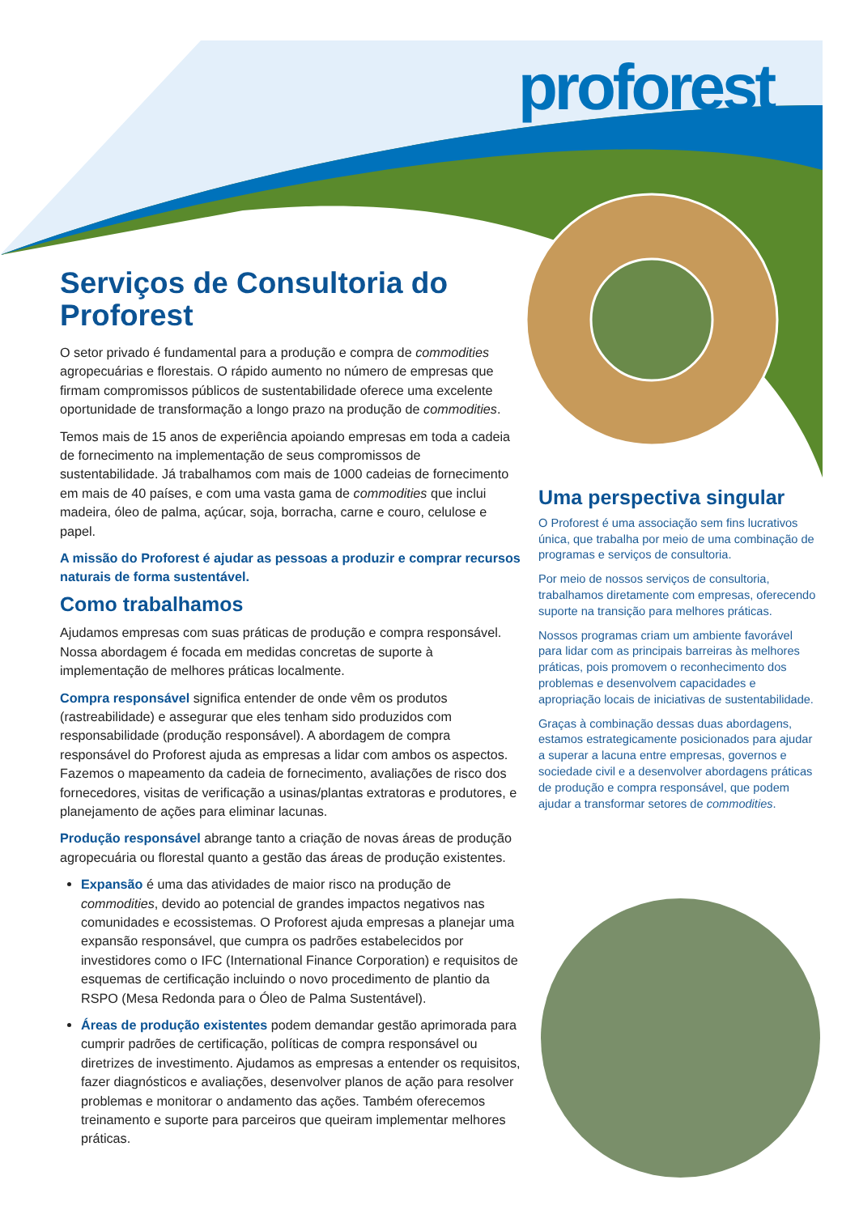proforest
Serviços de Consultoria do Proforest
O setor privado é fundamental para a produção e compra de commodities agropecuárias e florestais. O rápido aumento no número de empresas que firmam compromissos públicos de sustentabilidade oferece uma excelente oportunidade de transformação a longo prazo na produção de commodities.
Temos mais de 15 anos de experiência apoiando empresas em toda a cadeia de fornecimento na implementação de seus compromissos de sustentabilidade. Já trabalhamos com mais de 1000 cadeias de fornecimento em mais de 40 países, e com uma vasta gama de commodities que inclui madeira, óleo de palma, açúcar, soja, borracha, carne e couro, celulose e papel.
A missão do Proforest é ajudar as pessoas a produzir e comprar recursos naturais de forma sustentável.
Como trabalhamos
Ajudamos empresas com suas práticas de produção e compra responsável. Nossa abordagem é focada em medidas concretas de suporte à implementação de melhores práticas localmente.
Compra responsável significa entender de onde vêm os produtos (rastreabilidade) e assegurar que eles tenham sido produzidos com responsabilidade (produção responsável). A abordagem de compra responsável do Proforest ajuda as empresas a lidar com ambos os aspectos. Fazemos o mapeamento da cadeia de fornecimento, avaliações de risco dos fornecedores, visitas de verificação a usinas/plantas extratoras e produtores, e planejamento de ações para eliminar lacunas.
Produção responsável abrange tanto a criação de novas áreas de produção agropecuária ou florestal quanto a gestão das áreas de produção existentes.
Expansão é uma das atividades de maior risco na produção de commodities, devido ao potencial de grandes impactos negativos nas comunidades e ecossistemas. O Proforest ajuda empresas a planejar uma expansão responsável, que cumpra os padrões estabelecidos por investidores como o IFC (International Finance Corporation) e requisitos de esquemas de certificação incluindo o novo procedimento de plantio da RSPO (Mesa Redonda para o Óleo de Palma Sustentável).
Áreas de produção existentes podem demandar gestão aprimorada para cumprir padrões de certificação, políticas de compra responsável ou diretrizes de investimento. Ajudamos as empresas a entender os requisitos, fazer diagnósticos e avaliações, desenvolver planos de ação para resolver problemas e monitorar o andamento das ações. Também oferecemos treinamento e suporte para parceiros que queiram implementar melhores práticas.
Uma perspectiva singular
O Proforest é uma associação sem fins lucrativos única, que trabalha por meio de uma combinação de programas e serviços de consultoria.
Por meio de nossos serviços de consultoria, trabalhamos diretamente com empresas, oferecendo suporte na transição para melhores práticas.
Nossos programas criam um ambiente favorável para lidar com as principais barreiras às melhores práticas, pois promovem o reconhecimento dos problemas e desenvolvem capacidades e apropriação locais de iniciativas de sustentabilidade.
Graças à combinação dessas duas abordagens, estamos estrategicamente posicionados para ajudar a superar a lacuna entre empresas, governos e sociedade civil e a desenvolver abordagens práticas de produção e compra responsável, que podem ajudar a transformar setores de commodities.